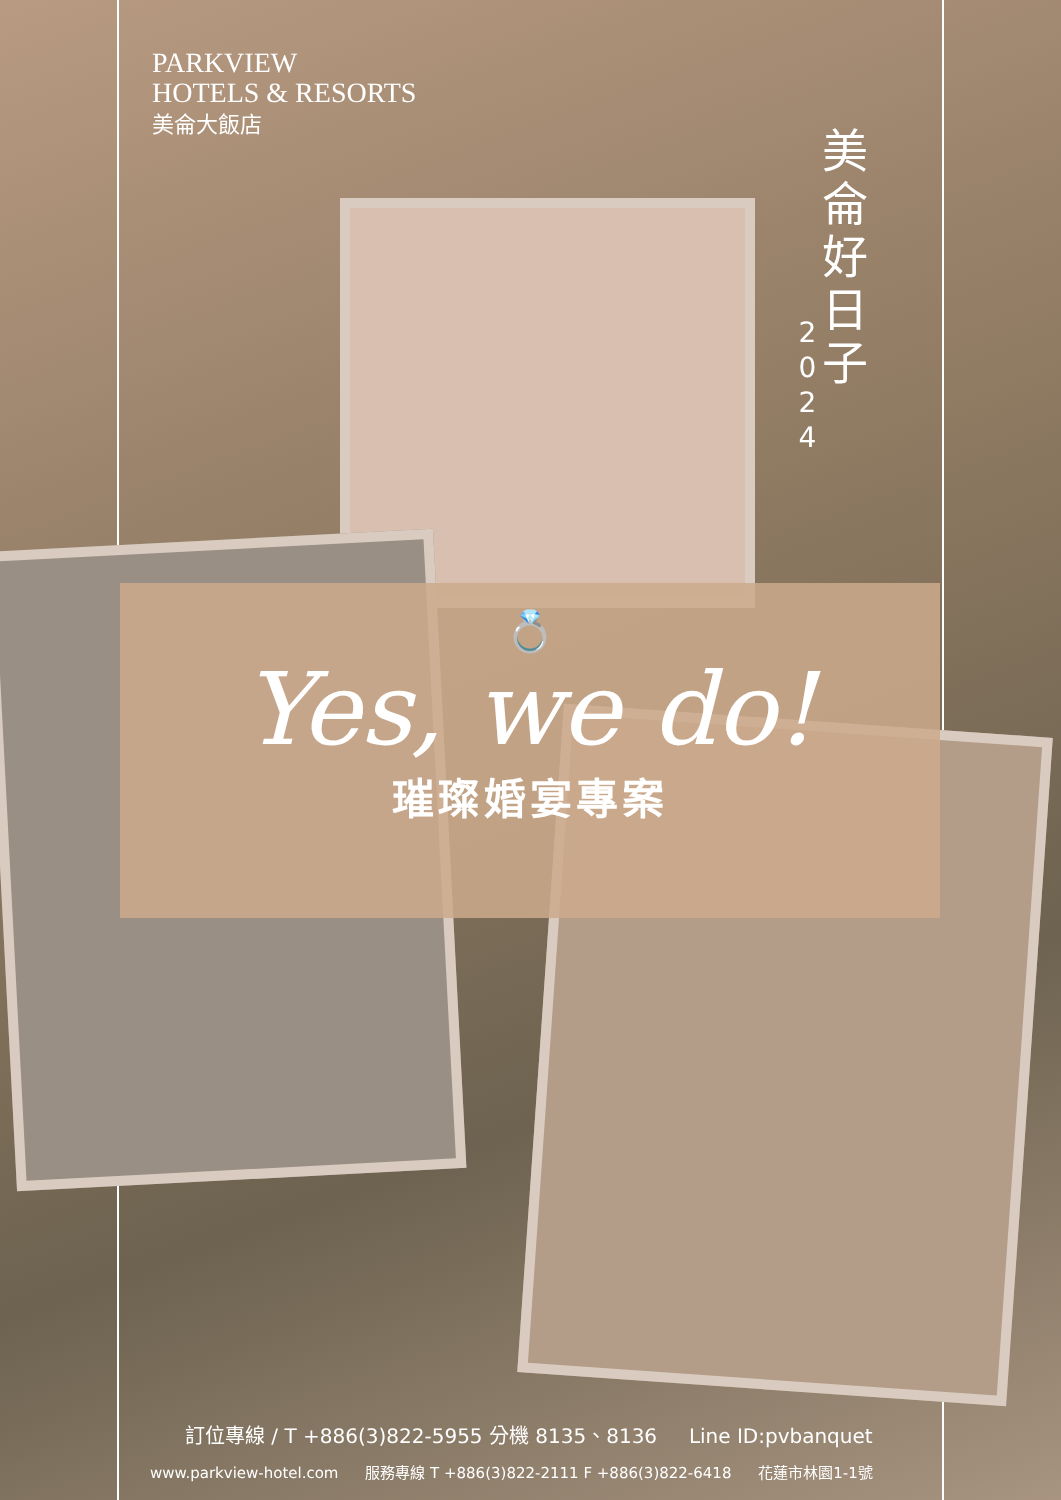PARKVIEW
HOTELS & RESORTS
美侖大飯店
美侖好日子
2
0
2
4
💍
Yes, we do!
璀璨婚宴專案
訂位專線 / T +886(3)822-5955 分機 8135、8136 Line ID:pvbanquet
www.parkview-hotel.com 服務專線 T +886(3)822-2111 F +886(3)822-6418 花蓮市林園1-1號